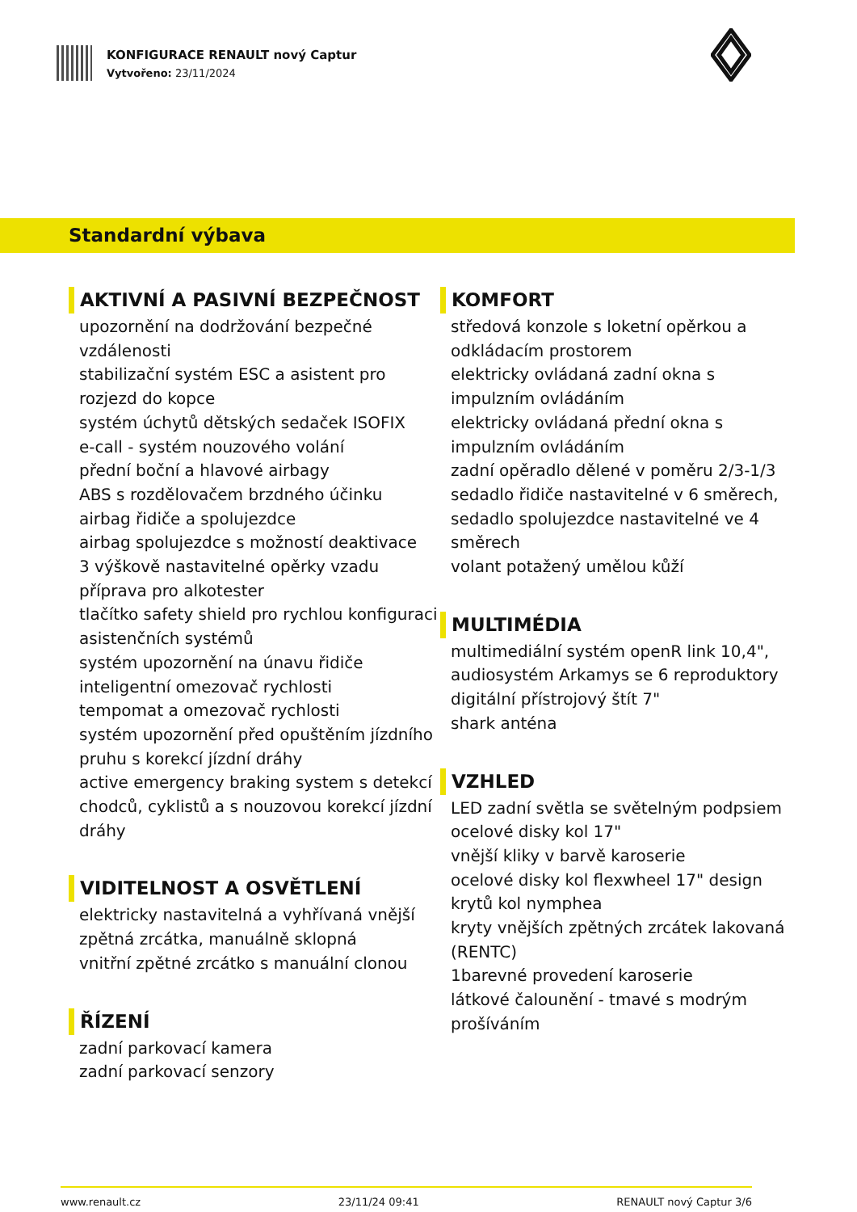KONFIGURACE RENAULT nový Captur
Vytvořeno: 23/11/2024
Standardní výbava
AKTIVNÍ A PASIVNÍ BEZPEČNOST
upozornění na dodržování bezpečné vzdálenosti
stabilizační systém ESC a asistent pro rozjezd do kopce
systém úchytů dětských sedaček ISOFIX
e-call - systém nouzového volání
přední boční a hlavové airbagy
ABS s rozdělovačem brzdného účinku
airbag řidiče a spolujezdce
airbag spolujezdce s možností deaktivace
3 výškově nastavitelné opěrky vzadu
příprava pro alkotester
tlačítko safety shield pro rychlou konfiguraci asistenčních systémů
systém upozornění na únavu řidiče
inteligentní omezovač rychlosti
tempomat a omezovač rychlosti
systém upozornění před opuštěním jízdního pruhu s korekcí jízdní dráhy
active emergency braking system s detekcí chodců, cyklistů a s nouzovou korekcí jízdní dráhy
VIDITELNOST A OSVĚTLENÍ
elektricky nastavitelná a vyhřívaná vnější zpětná zrcátka, manuálně sklopná
vnitřní zpětné zrcátko s manuální clonou
ŘÍZENÍ
zadní parkovací kamera
zadní parkovací senzory
KOMFORT
středová konzole s loketní opěrkou a odkládacím prostorem
elektricky ovládaná zadní okna s impulzním ovládáním
elektricky ovládaná přední okna s impulzním ovládáním
zadní opěradlo dělené v poměru 2/3-1/3
sedadlo řidiče nastavitelné v 6 směrech, sedadlo spolujezdce nastavitelné ve 4 směrech
volant potažený umělou kůží
MULTIMÉDIA
multimediální systém openR link 10,4",
audiosystém Arkamys se 6 reproduktory
digitální přístrojový štít 7"
shark anténa
VZHLED
LED zadní světla se světelným podpsiem
ocelové disky kol 17"
vnější kliky v barvě karoserie
ocelové disky kol flexwheel 17" design krytů kol nymphea
kryty vnějších zpětných zrcátek lakovaná (RENTC)
1barevné provedení karoserie
látkové čalounění - tmavé s modrým prošíváním
www.renault.cz 23/11/24 09:41 RENAULT nový Captur 3/6